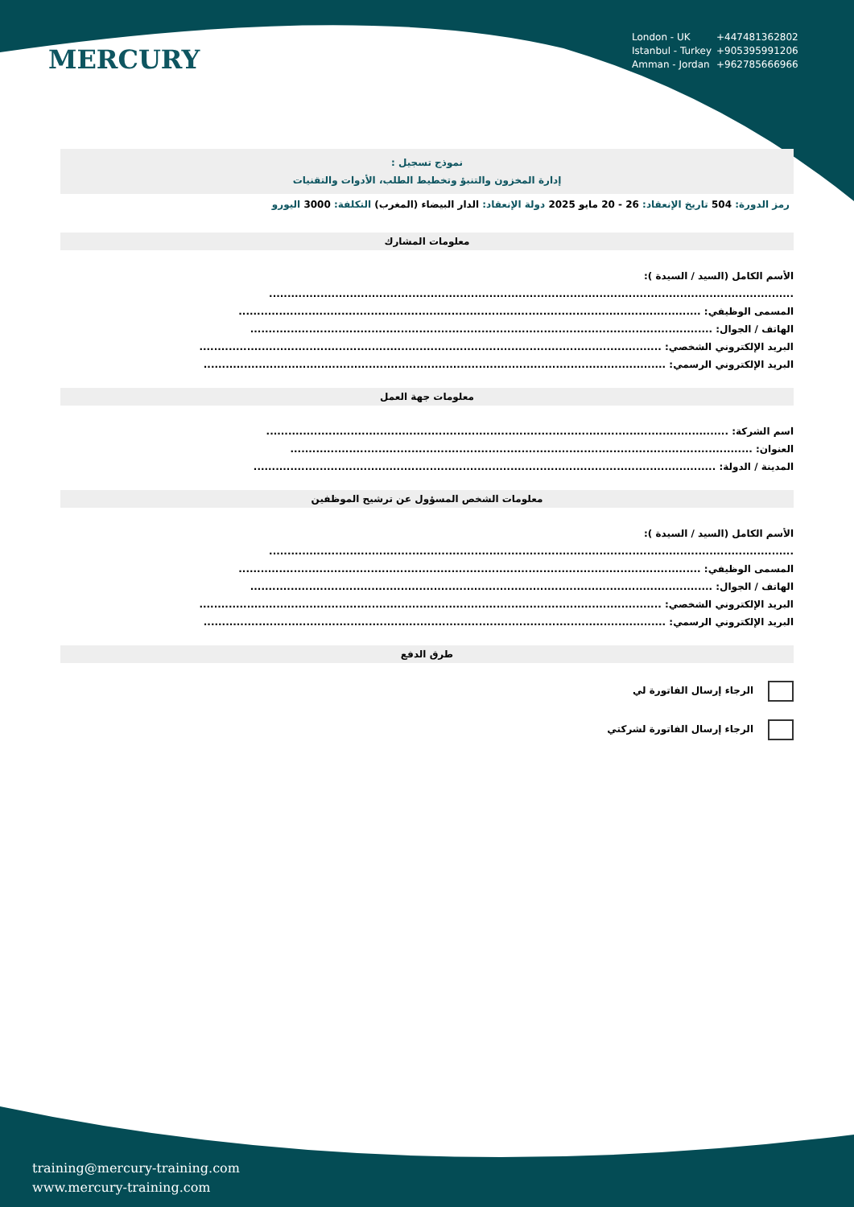MERCURY
London - UK +447481362802
Istanbul - Turkey +905395991206
Amman - Jordan +962785666966
نموذج تسجيل :
إدارة المخزون والتنبؤ وتخطيط الطلب، الأدوات والتقنيات
رمز الدورة: 504 تاريخ الإنعقاد: 26 - 20 مايو 2025 دولة الإنعقاد: الدار البيضاء (المغرب) التكلفة: 3000 اليورو
معلومات المشارك
الأسم الكامل (السيد / السيدة ):
...............................................................................................................................................
المسمى الوظيفي: ..............................................................................................................................
الهاتف / الجوال: ..............................................................................................................................
البريد الإلكتروني الشخصي: ..............................................................................................................................
البريد الإلكتروني الرسمي: ..............................................................................................................................
معلومات جهة العمل
اسم الشركة: ..............................................................................................................................
العنوان: ..............................................................................................................................
المدينة / الدولة: ..............................................................................................................................
معلومات الشخص المسؤول عن ترشيح الموظفين
الأسم الكامل (السيد / السيدة ):
...............................................................................................................................................
المسمى الوظيفي: ..............................................................................................................................
الهاتف / الجوال: ..............................................................................................................................
البريد الإلكتروني الشخصي: ..............................................................................................................................
البريد الإلكتروني الرسمي: ..............................................................................................................................
طرق الدفع
الرجاء إرسال الفاتورة لي
الرجاء إرسال الفاتورة لشركتي
training@mercury-training.com
www.mercury-training.com